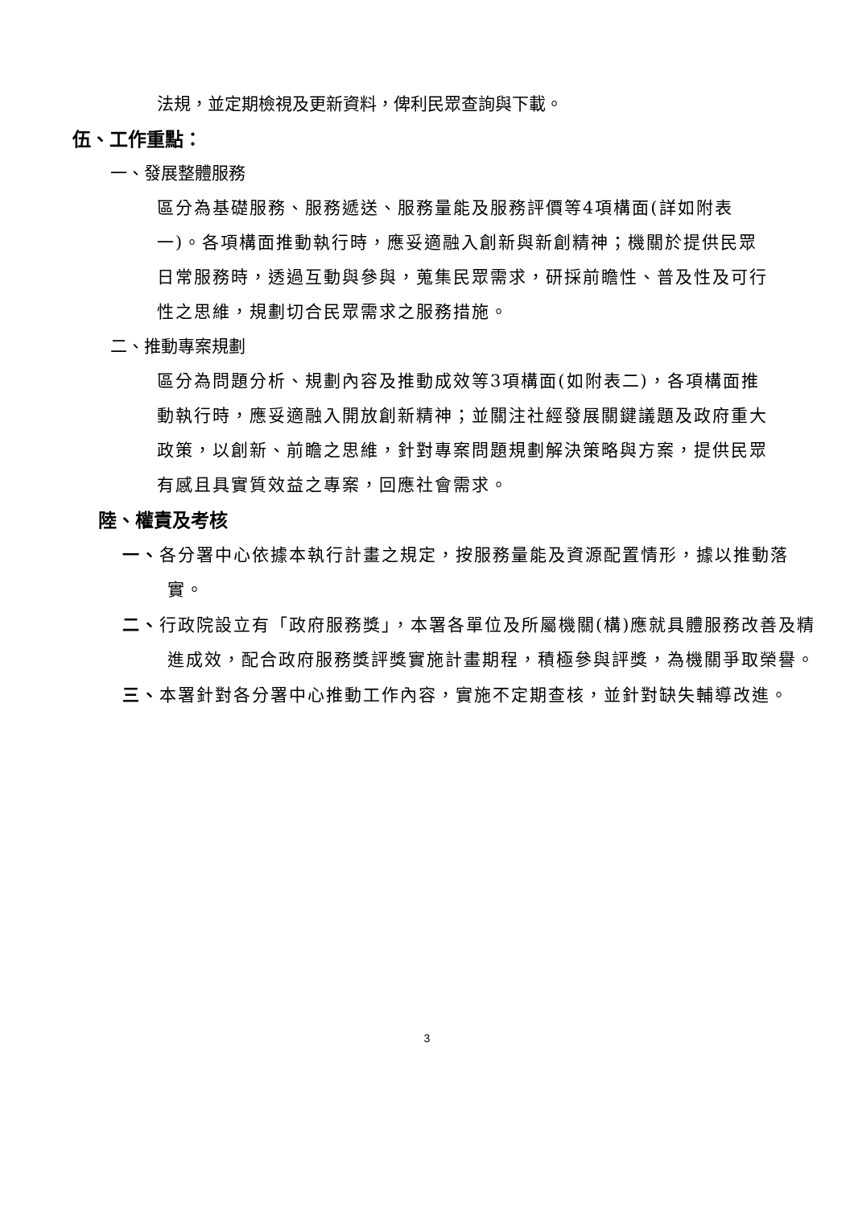法規，並定期檢視及更新資料，俾利民眾查詢與下載。
伍、工作重點：
一、發展整體服務
區分為基礎服務、服務遞送、服務量能及服務評價等4項構面(詳如附表一)。各項構面推動執行時，應妥適融入創新與新創精神；機關於提供民眾日常服務時，透過互動與參與，蒐集民眾需求，研採前瞻性、普及性及可行性之思維，規劃切合民眾需求之服務措施。
二、推動專案規劃
區分為問題分析、規劃內容及推動成效等3項構面(如附表二)，各項構面推動執行時，應妥適融入開放創新精神；並關注社經發展關鍵議題及政府重大政策，以創新、前瞻之思維，針對專案問題規劃解決策略與方案，提供民眾有感且具實質效益之專案，回應社會需求。
陸、權責及考核
一、各分署中心依據本執行計畫之規定，按服務量能及資源配置情形，據以推動落實。
二、行政院設立有「政府服務獎」，本署各單位及所屬機關(構)應就具體服務改善及精進成效，配合政府服務獎評獎實施計畫期程，積極參與評獎，為機關爭取榮譽。
三、本署針對各分署中心推動工作內容，實施不定期查核，並針對缺失輔導改進。
3